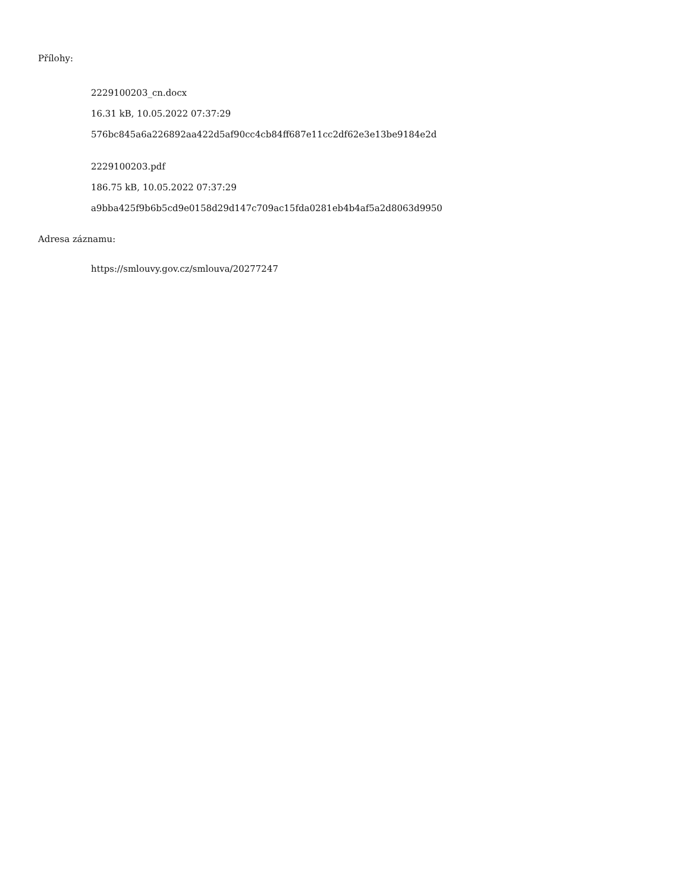Přílohy:
2229100203_cn.docx
16.31 kB, 10.05.2022 07:37:29
576bc845a6a226892aa422d5af90cc4cb84ff687e11cc2df62e3e13be9184e2d
2229100203.pdf
186.75 kB, 10.05.2022 07:37:29
a9bba425f9b6b5cd9e0158d29d147c709ac15fda0281eb4b4af5a2d8063d9950
Adresa záznamu:
https://smlouvy.gov.cz/smlouva/20277247